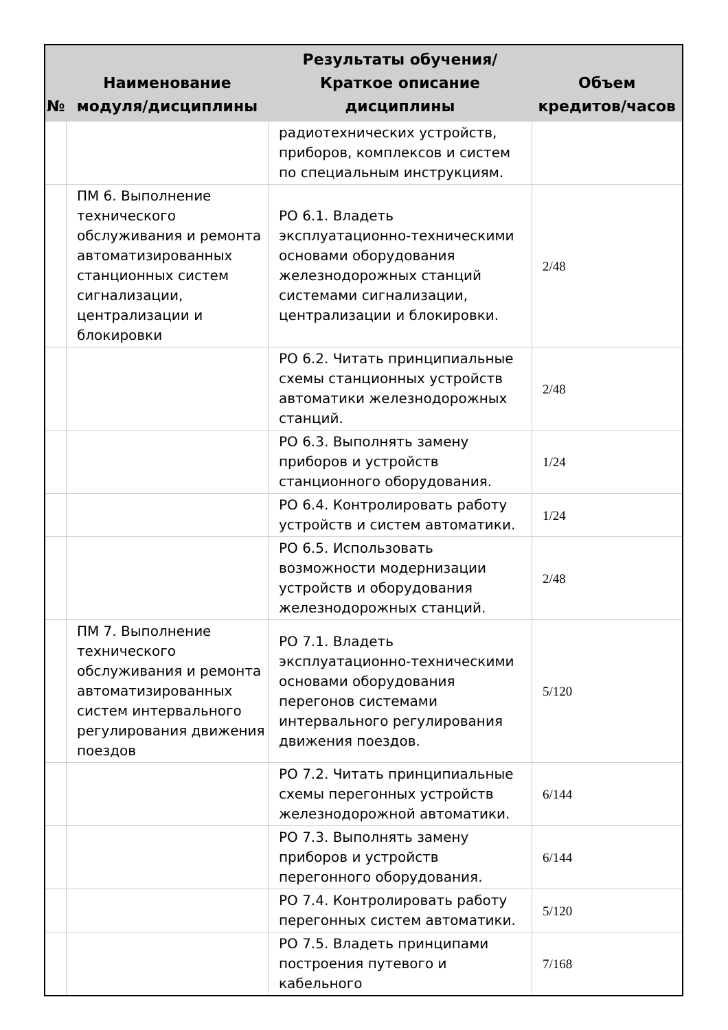| № | Наименование модуля/дисциплины | Результаты обучения/Краткое описание дисциплины | Объем кредитов/часов |
| --- | --- | --- | --- |
| | | радиотехнических устройств, приборов, комплексов и систем по специальным инструкциям. | |
| | ПМ 6. Выполнение технического обслуживания и ремонта автоматизированных станционных систем сигнализации, централизации и блокировки | РО 6.1. Владеть эксплуатационно-техническими основами оборудования железнодорожных станций системами сигнализации, централизации и блокировки. | 2/48 |
| | | РО 6.2. Читать принципиальные схемы станционных устройств автоматики железнодорожных станций. | 2/48 |
| | | РО 6.3. Выполнять замену приборов и устройств станционного оборудования. | 1/24 |
| | | РО 6.4. Контролировать работу устройств и систем автоматики. | 1/24 |
| | | РО 6.5. Использовать возможности модернизации устройств и оборудования железнодорожных станций. | 2/48 |
| | ПМ 7. Выполнение технического обслуживания и ремонта автоматизированных систем интервального регулирования движения поездов | РО 7.1. Владеть эксплуатационно-техническими основами оборудования перегонов системами интервального регулирования движения поездов. | 5/120 |
| | | РО 7.2. Читать принципиальные схемы перегонных устройств железнодорожной автоматики. | 6/144 |
| | | РО 7.3. Выполнять замену приборов и устройств перегонного оборудования. | 6/144 |
| | | РО 7.4. Контролировать работу перегонных систем автоматики. | 5/120 |
| | | РО 7.5. Владеть принципами построения путевого и кабельного | 7/168 |